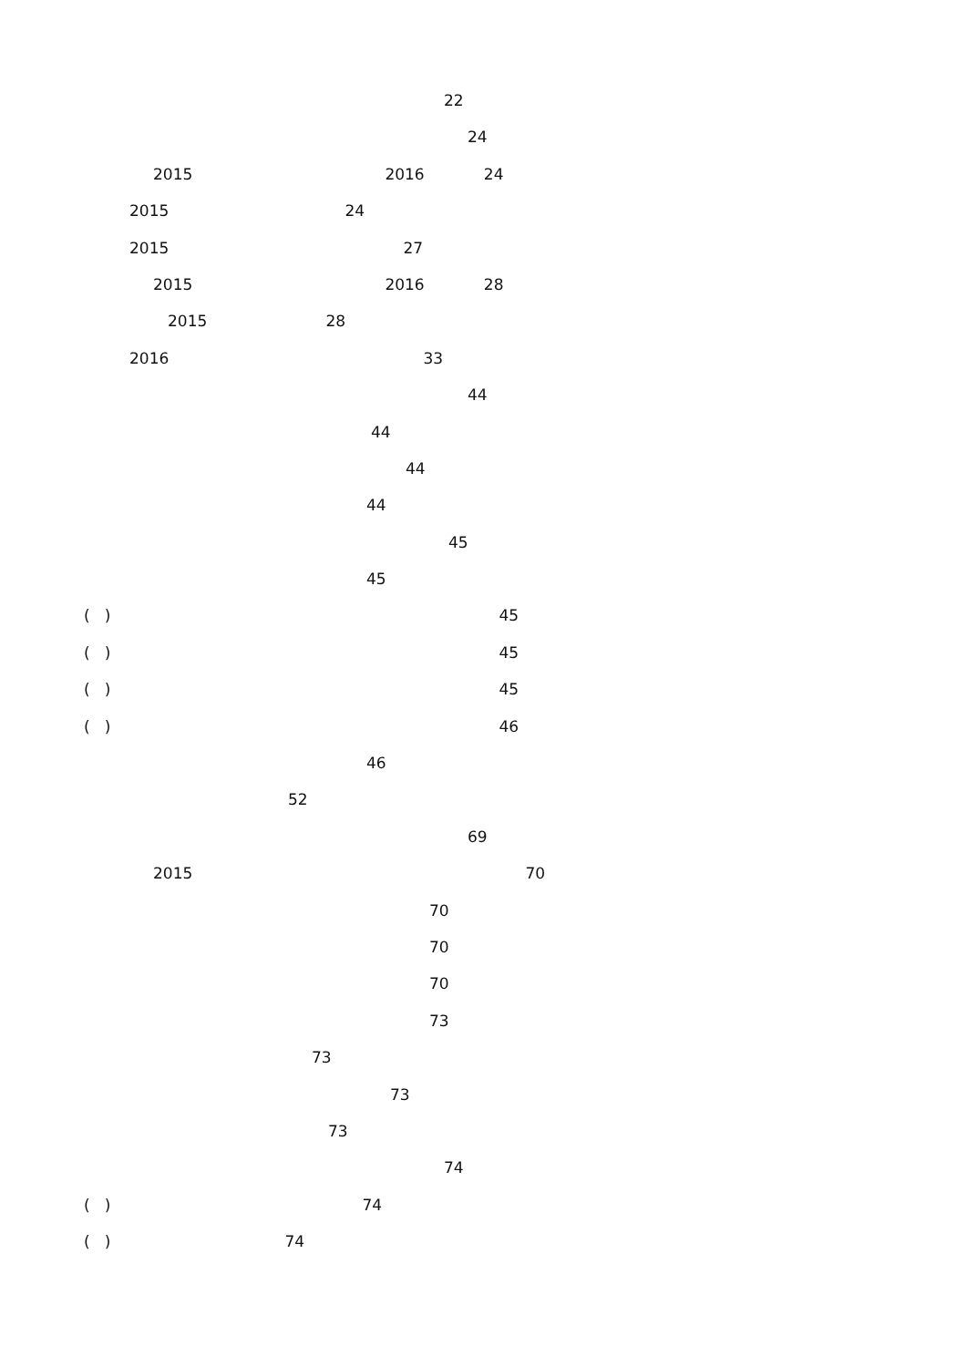22
24
2015 2016 24
2015 24
2015 27
2015 2016 28
2015 28
2016 33
44
44
44
44
45
45
( ) 45
( ) 45
( ) 45
( ) 46
46
52
69
2015 70
70
70
70
73
73
73
73
74
( ) 74
( ) 74